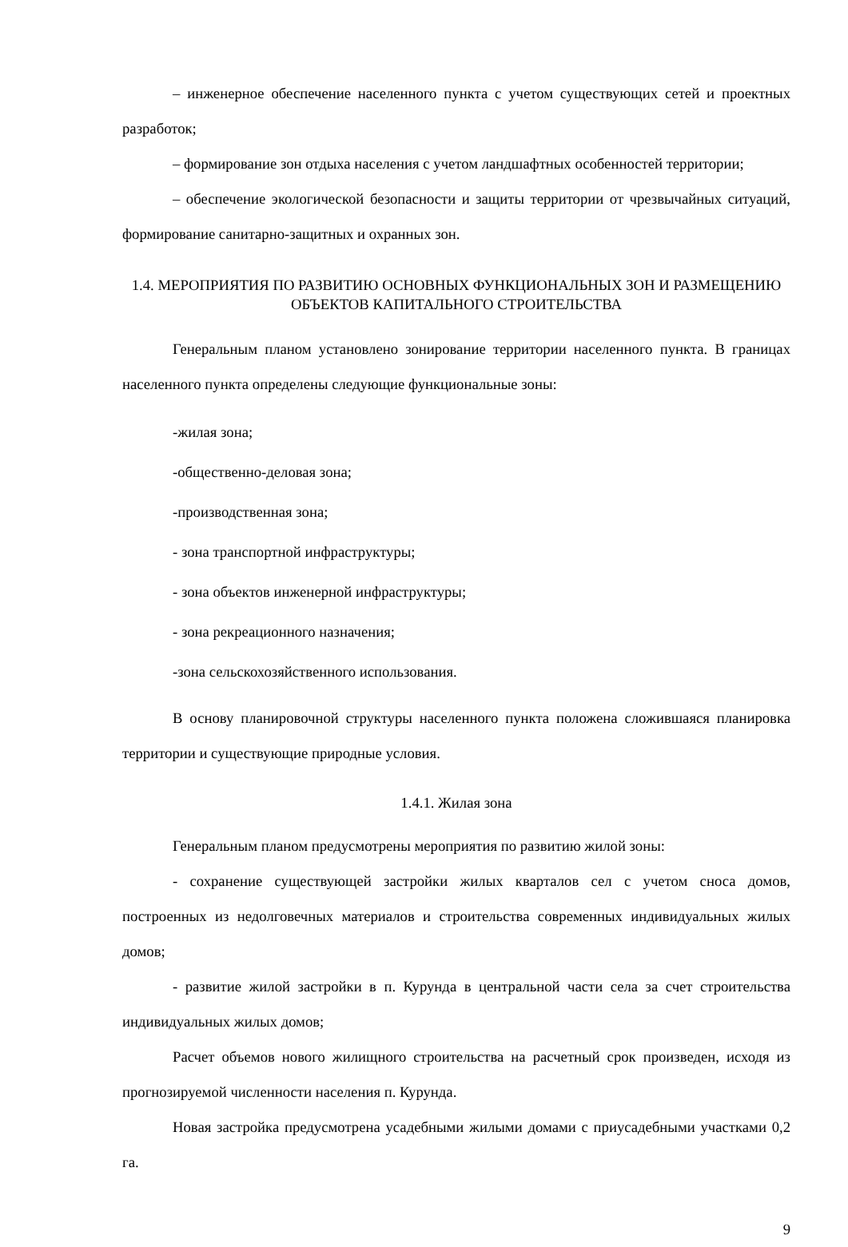– инженерное обеспечение населенного пункта с учетом существующих сетей и проектных разработок;
– формирование зон отдыха населения с учетом ландшафтных особенностей территории;
– обеспечение экологической безопасности и защиты территории от чрезвычайных ситуаций, формирование санитарно-защитных и охранных зон.
1.4. МЕРОПРИЯТИЯ ПО РАЗВИТИЮ ОСНОВНЫХ ФУНКЦИОНАЛЬНЫХ ЗОН И РАЗМЕЩЕНИЮ ОБЪЕКТОВ КАПИТАЛЬНОГО СТРОИТЕЛЬСТВА
Генеральным планом установлено зонирование территории населенного пункта. В границах населенного пункта определены следующие функциональные зоны:
-жилая зона;
-общественно-деловая зона;
-производственная зона;
- зона транспортной инфраструктуры;
- зона объектов инженерной инфраструктуры;
- зона рекреационного назначения;
-зона сельскохозяйственного использования.
В основу планировочной структуры населенного пункта положена сложившаяся планировка территории и существующие природные условия.
1.4.1. Жилая зона
Генеральным планом предусмотрены мероприятия по развитию жилой зоны:
- сохранение существующей застройки жилых кварталов сел с учетом сноса домов, построенных из недолговечных материалов и строительства современных индивидуальных жилых домов;
- развитие жилой застройки в п. Курунда в центральной части села за счет строительства индивидуальных жилых домов;
Расчет объемов нового жилищного строительства на расчетный срок произведен, исходя из прогнозируемой численности населения п. Курунда.
Новая застройка предусмотрена усадебными жилыми домами с приусадебными участками 0,2 га.
9